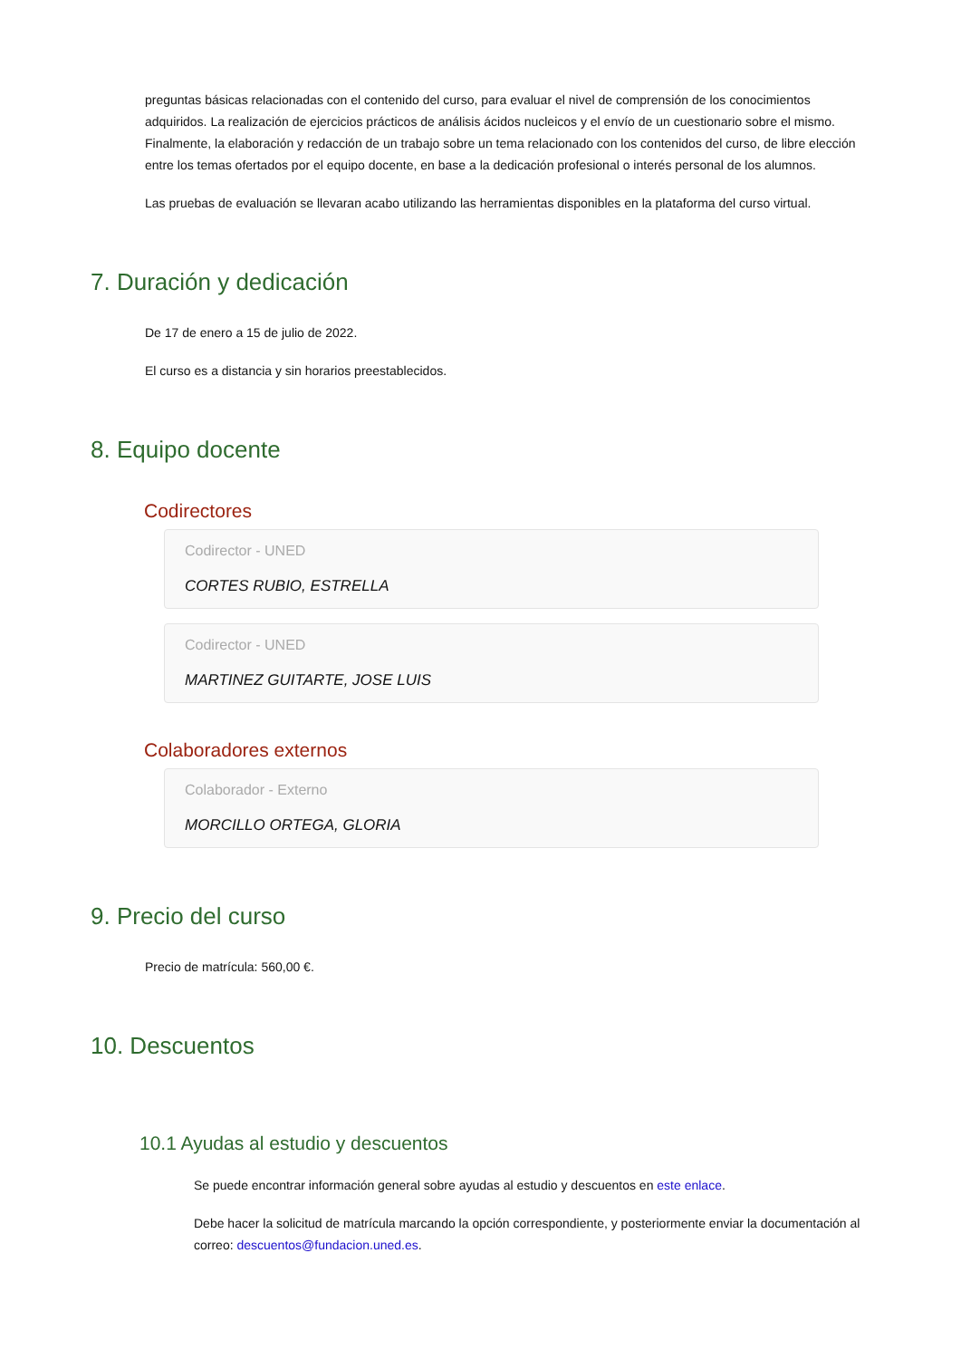preguntas básicas relacionadas con el contenido del curso, para evaluar el nivel de comprensión de los conocimientos adquiridos. La realización de ejercicios prácticos de análisis ácidos nucleicos y el envío de un cuestionario sobre el mismo. Finalmente, la elaboración y redacción de un trabajo sobre un tema relacionado con los contenidos del curso, de libre elección entre los temas ofertados por el equipo docente, en base a la dedicación profesional o interés personal de los alumnos.
Las pruebas de evaluación se llevaran acabo utilizando las herramientas disponibles en la plataforma del curso virtual.
7. Duración y dedicación
De 17 de enero a 15 de julio de 2022.
El curso es a distancia y sin horarios preestablecidos.
8. Equipo docente
Codirectores
Codirector - UNED
CORTES RUBIO, ESTRELLA
Codirector - UNED
MARTINEZ GUITARTE, JOSE LUIS
Colaboradores externos
Colaborador - Externo
MORCILLO ORTEGA, GLORIA
9. Precio del curso
Precio de matrícula: 560,00 €.
10. Descuentos
10.1 Ayudas al estudio y descuentos
Se puede encontrar información general sobre ayudas al estudio y descuentos en este enlace.
Debe hacer la solicitud de matrícula marcando la opción correspondiente, y posteriormente enviar la documentación al correo: descuentos@fundacion.uned.es.